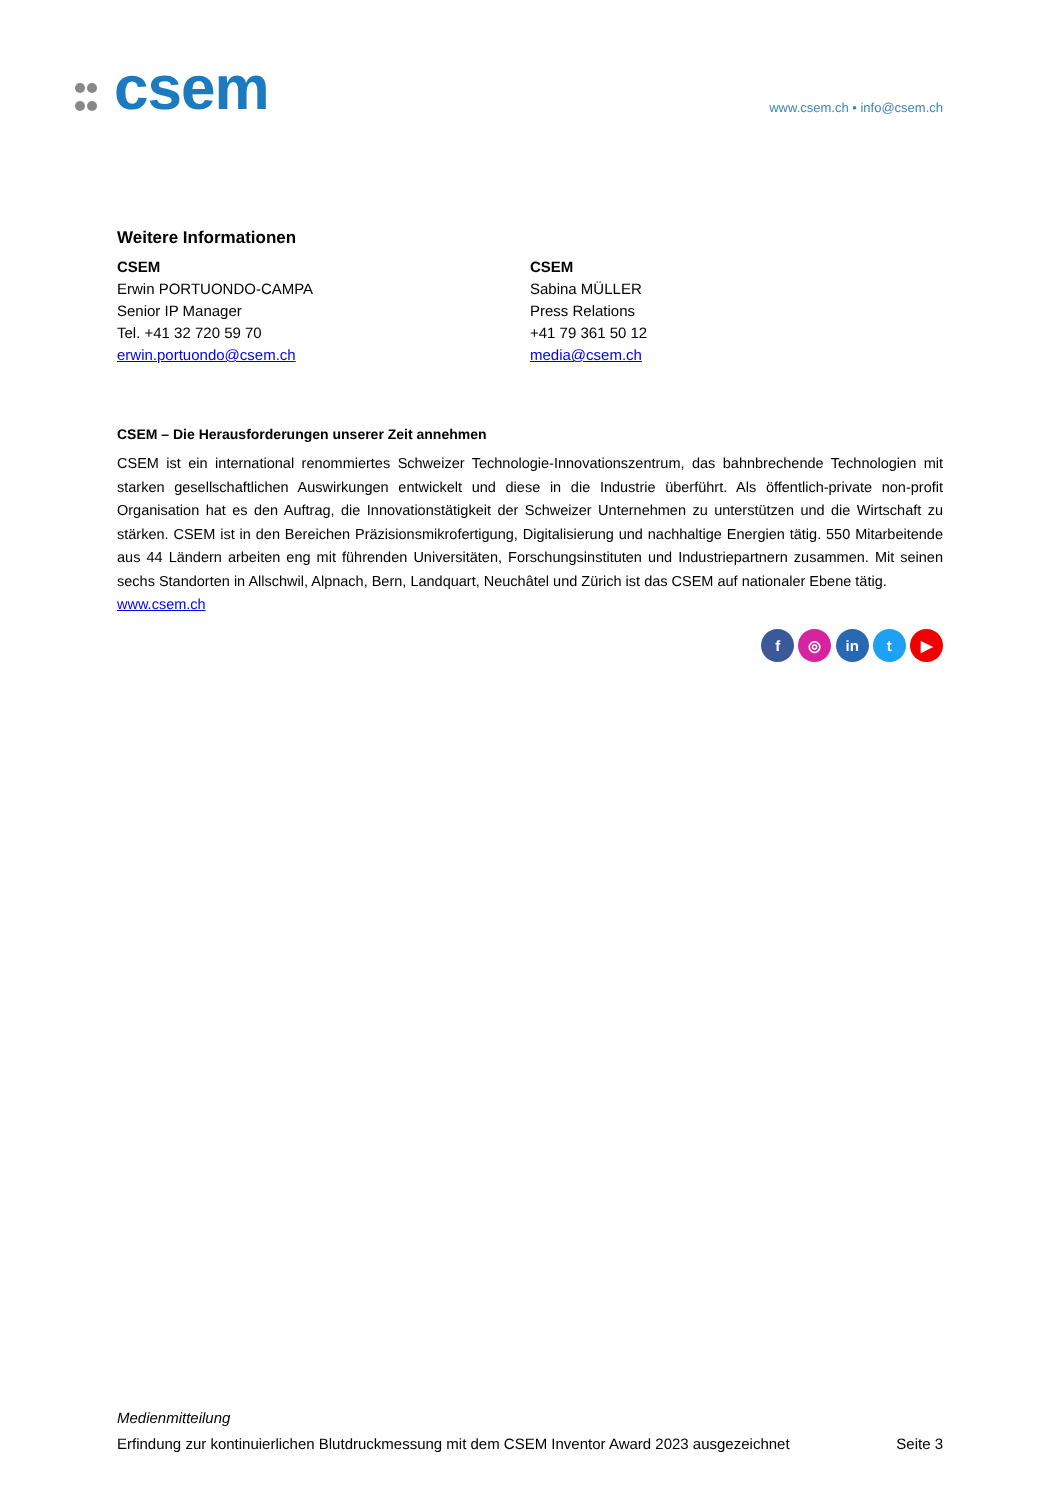csem www.csem.ch • info@csem.ch
Weitere Informationen
CSEM
Erwin PORTUONDO-CAMPA
Senior IP Manager
Tel. +41 32 720 59 70
erwin.portuondo@csem.ch
CSEM
Sabina MÜLLER
Press Relations
+41 79 361 50 12
media@csem.ch
CSEM – Die Herausforderungen unserer Zeit annehmen
CSEM ist ein international renommiertes Schweizer Technologie-Innovationszentrum, das bahnbrechende Technologien mit starken gesellschaftlichen Auswirkungen entwickelt und diese in die Industrie überführt. Als öffentlich-private non-profit Organisation hat es den Auftrag, die Innovationstätigkeit der Schweizer Unternehmen zu unterstützen und die Wirtschaft zu stärken. CSEM ist in den Bereichen Präzisionsmikrofertigung, Digitalisierung und nachhaltige Energien tätig. 550 Mitarbeitende aus 44 Ländern arbeiten eng mit führenden Universitäten, Forschungsinstituten und Industriepartnern zusammen. Mit seinen sechs Standorten in Allschwil, Alpnach, Bern, Landquart, Neuchâtel und Zürich ist das CSEM auf nationaler Ebene tätig.
www.csem.ch
f ◎ in t ▶
Medienmitteilung
Erfindung zur kontinuierlichen Blutdruckmessung mit dem CSEM Inventor Award 2023 ausgezeichnet Seite 3